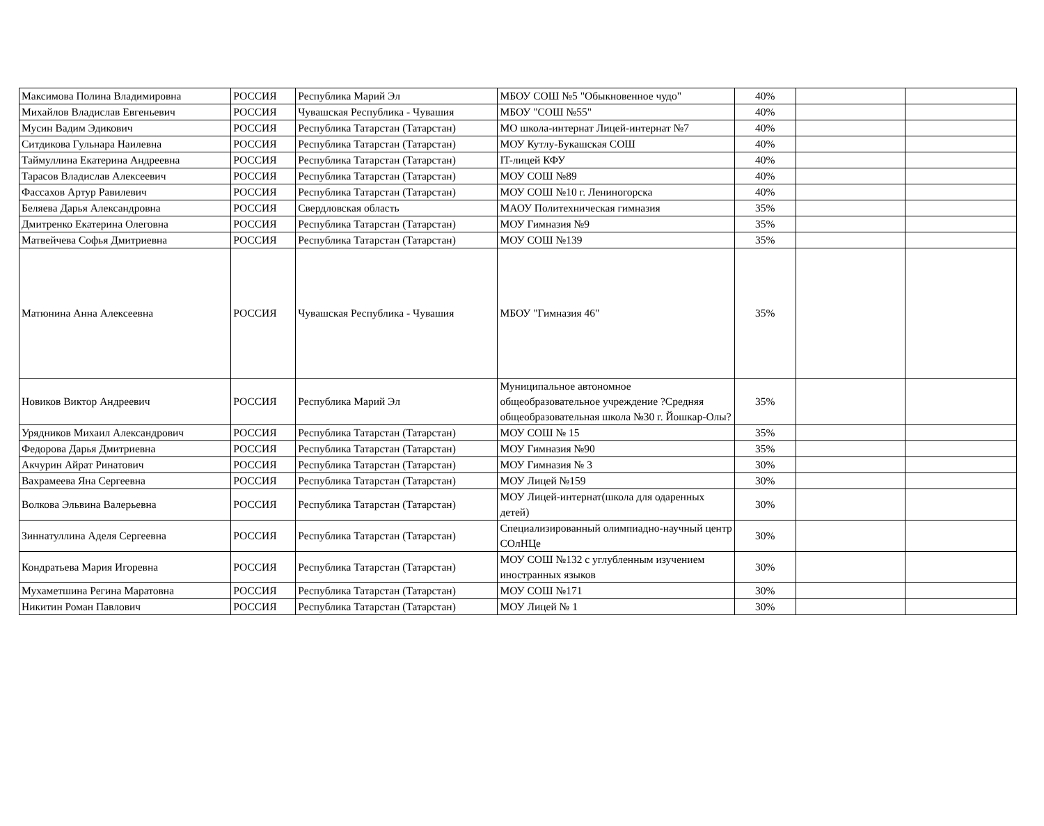| Максимова Полина Владимировна | РОССИЯ | Республика Марий Эл | МБОУ СОШ №5 "Обыкновенное чудо" | 40% | | |
| Михайлов Владислав Евгеньевич | РОССИЯ | Чувашская Республика - Чувашия | МБОУ "СОШ №55" | 40% | | |
| Мусин Вадим Эдикович | РОССИЯ | Республика Татарстан (Татарстан) | МО школа-интернат Лицей-интернат №7 | 40% | | |
| Ситдикова Гульнара Наилевна | РОССИЯ | Республика Татарстан (Татарстан) | МОУ Кутлу-Букашская СОШ | 40% | | |
| Таймуллина Екатерина Андреевна | РОССИЯ | Республика Татарстан (Татарстан) | IT-лицей КФУ | 40% | | |
| Тарасов Владислав Алексеевич | РОССИЯ | Республика Татарстан (Татарстан) | МОУ СОШ №89 | 40% | | |
| Фассахов Артур Равилевич | РОССИЯ | Республика Татарстан (Татарстан) | МОУ СОШ №10 г. Лениногорска | 40% | | |
| Беляева Дарья Александровна | РОССИЯ | Свердловская область | МАОУ Политехническая гимназия | 35% | | |
| Дмитренко Екатерина Олеговна | РОССИЯ | Республика Татарстан (Татарстан) | МОУ Гимназия №9 | 35% | | |
| Матвейчева Софья Дмитриевна | РОССИЯ | Республика Татарстан (Татарстан) | МОУ СОШ №139 | 35% | | |
| Матюнина Анна Алексеевна | РОССИЯ | Чувашская Республика - Чувашия | МБОУ "Гимназия 46" | 35% | | |
| Новиков Виктор Андреевич | РОССИЯ | Республика Марий Эл | Муниципальное автономное общеобразовательное учреждение ?Средняя общеобразовательная школа №30 г. Йошкар-Олы? | 35% | | |
| Урядников Михаил Александрович | РОССИЯ | Республика Татарстан (Татарстан) | МОУ СОШ № 15 | 35% | | |
| Федорова Дарья Дмитриевна | РОССИЯ | Республика Татарстан (Татарстан) | МОУ Гимназия №90 | 35% | | |
| Акчурин Айрат Ринатович | РОССИЯ | Республика Татарстан (Татарстан) | МОУ Гимназия № 3 | 30% | | |
| Вахрамеева Яна Сергеевна | РОССИЯ | Республика Татарстан (Татарстан) | МОУ Лицей №159 | 30% | | |
| Волкова Эльвина Валерьевна | РОССИЯ | Республика Татарстан (Татарстан) | МОУ Лицей-интернат(школа для одаренных детей) | 30% | | |
| Зиннатуллина Аделя Сергеевна | РОССИЯ | Республика Татарстан (Татарстан) | Специализированный олимпиадно-научный центр СОлНЦе | 30% | | |
| Кондратьева Мария Игоревна | РОССИЯ | Республика Татарстан (Татарстан) | МОУ СОШ №132 с углубленным изучением иностранных языков | 30% | | |
| Мухаметшина Регина Маратовна | РОССИЯ | Республика Татарстан (Татарстан) | МОУ СОШ №171 | 30% | | |
| Никитин Роман Павлович | РОССИЯ | Республика Татарстан (Татарстан) | МОУ Лицей № 1 | 30% | | |